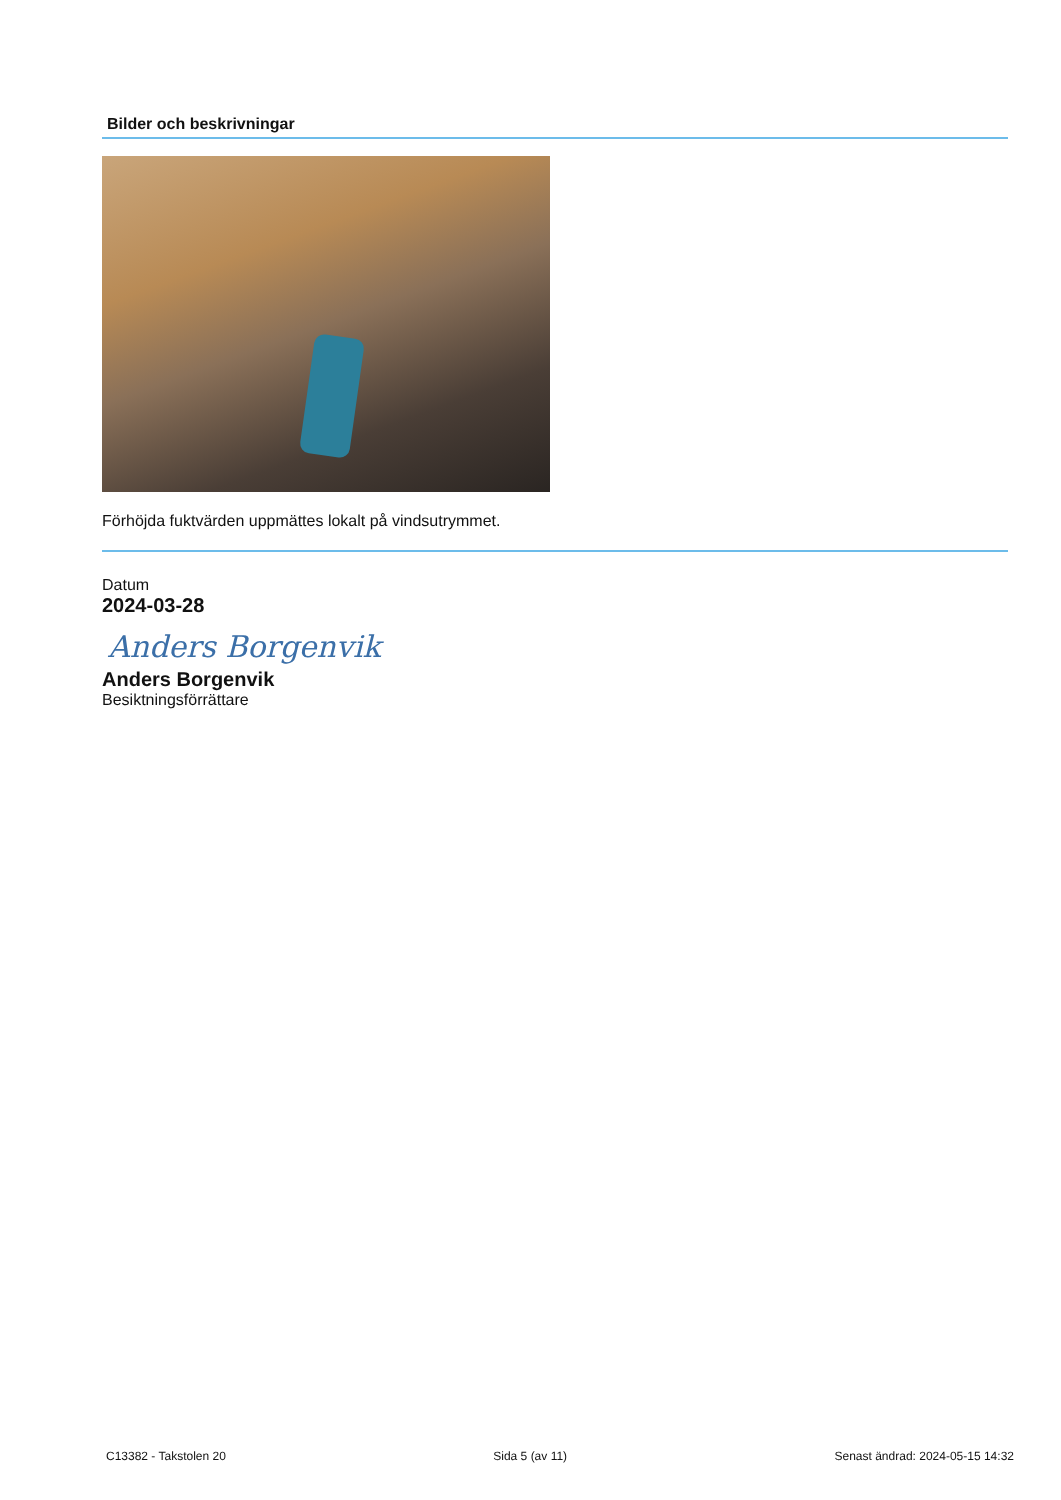Bilder och beskrivningar
Förhöjda fuktvärden uppmättes lokalt på vindsutrymmet.
Datum
2024-03-28
Anders Borgenvik
Anders Borgenvik
Besiktningsförrättare
C13382 - Takstolen 20 Sida 5 (av 11) Senast ändrad: 2024-05-15 14:32